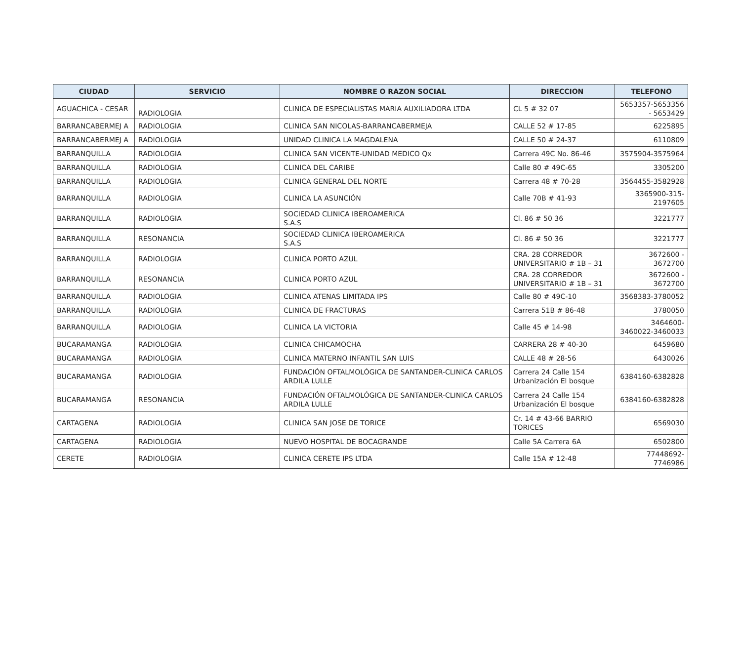| CIUDAD | SERVICIO | NOMBRE O RAZON SOCIAL | DIRECCION | TELEFONO |
| --- | --- | --- | --- | --- |
| AGUACHICA - CESAR | RADIOLOGIA | CLINICA DE ESPECIALISTAS MARIA AUXILIADORA LTDA | CL 5 # 32 07 | 5653357-5653356 - 5653429 |
| BARRANCABERMEJ A | RADIOLOGIA | CLINICA SAN NICOLAS-BARRANCABERMEJA | CALLE 52 # 17-85 | 6225895 |
| BARRANCABERMEJ A | RADIOLOGIA | UNIDAD CLINICA LA MAGDALENA | CALLE 50 # 24-37 | 6110809 |
| BARRANQUILLA | RADIOLOGIA | CLINICA SAN VICENTE-UNIDAD MEDICO Qx | Carrera 49C No. 86-46 | 3575904-3575964 |
| BARRANQUILLA | RADIOLOGIA | CLINICA DEL CARIBE | Calle 80 # 49C-65 | 3305200 |
| BARRANQUILLA | RADIOLOGIA | CLINICA GENERAL DEL NORTE | Carrera 48 # 70-28 | 3564455-3582928 |
| BARRANQUILLA | RADIOLOGIA | CLINICA LA ASUNCIÓN | Calle 70B # 41-93 | 3365900-315-2197605 |
| BARRANQUILLA | RADIOLOGIA | SOCIEDAD CLINICA IBEROAMERICA S.A.S | Cl. 86 # 50 36 | 3221777 |
| BARRANQUILLA | RESONANCIA | SOCIEDAD CLINICA IBEROAMERICA S.A.S | Cl. 86 # 50 36 | 3221777 |
| BARRANQUILLA | RADIOLOGIA | CLINICA PORTO AZUL | CRA. 28 CORREDOR UNIVERSITARIO # 1B – 31 | 3672600 - 3672700 |
| BARRANQUILLA | RESONANCIA | CLINICA PORTO AZUL | CRA. 28 CORREDOR UNIVERSITARIO # 1B – 31 | 3672600 - 3672700 |
| BARRANQUILLA | RADIOLOGIA | CLINICA ATENAS LIMITADA IPS | Calle 80 # 49C-10 | 3568383-3780052 |
| BARRANQUILLA | RADIOLOGIA | CLINICA DE FRACTURAS | Carrera 51B # 86-48 | 3780050 |
| BARRANQUILLA | RADIOLOGIA | CLINICA LA VICTORIA | Calle 45 # 14-98 | 3464600-3460022-3460033 |
| BUCARAMANGA | RADIOLOGIA | CLINICA CHICAMOCHA | CARRERA 28 # 40-30 | 6459680 |
| BUCARAMANGA | RADIOLOGIA | CLINICA MATERNO INFANTIL SAN LUIS | CALLE 48 # 28-56 | 6430026 |
| BUCARAMANGA | RADIOLOGIA | FUNDACIÓN OFTALMOLÓGICA DE SANTANDER-CLINICA CARLOS ARDILA LULLE | Carrera 24 Calle 154 Urbanización El bosque | 6384160-6382828 |
| BUCARAMANGA | RESONANCIA | FUNDACIÓN OFTALMOLÓGICA DE SANTANDER-CLINICA CARLOS ARDILA LULLE | Carrera 24 Calle 154 Urbanización El bosque | 6384160-6382828 |
| CARTAGENA | RADIOLOGIA | CLINICA SAN JOSE DE TORICE | Cr. 14 # 43-66 BARRIO TORICES | 6569030 |
| CARTAGENA | RADIOLOGIA | NUEVO HOSPITAL DE BOCAGRANDE | Calle 5A Carrera 6A | 6502800 |
| CERETE | RADIOLOGIA | CLINICA CERETE IPS LTDA | Calle 15A # 12-48 | 77448692-7746986 |